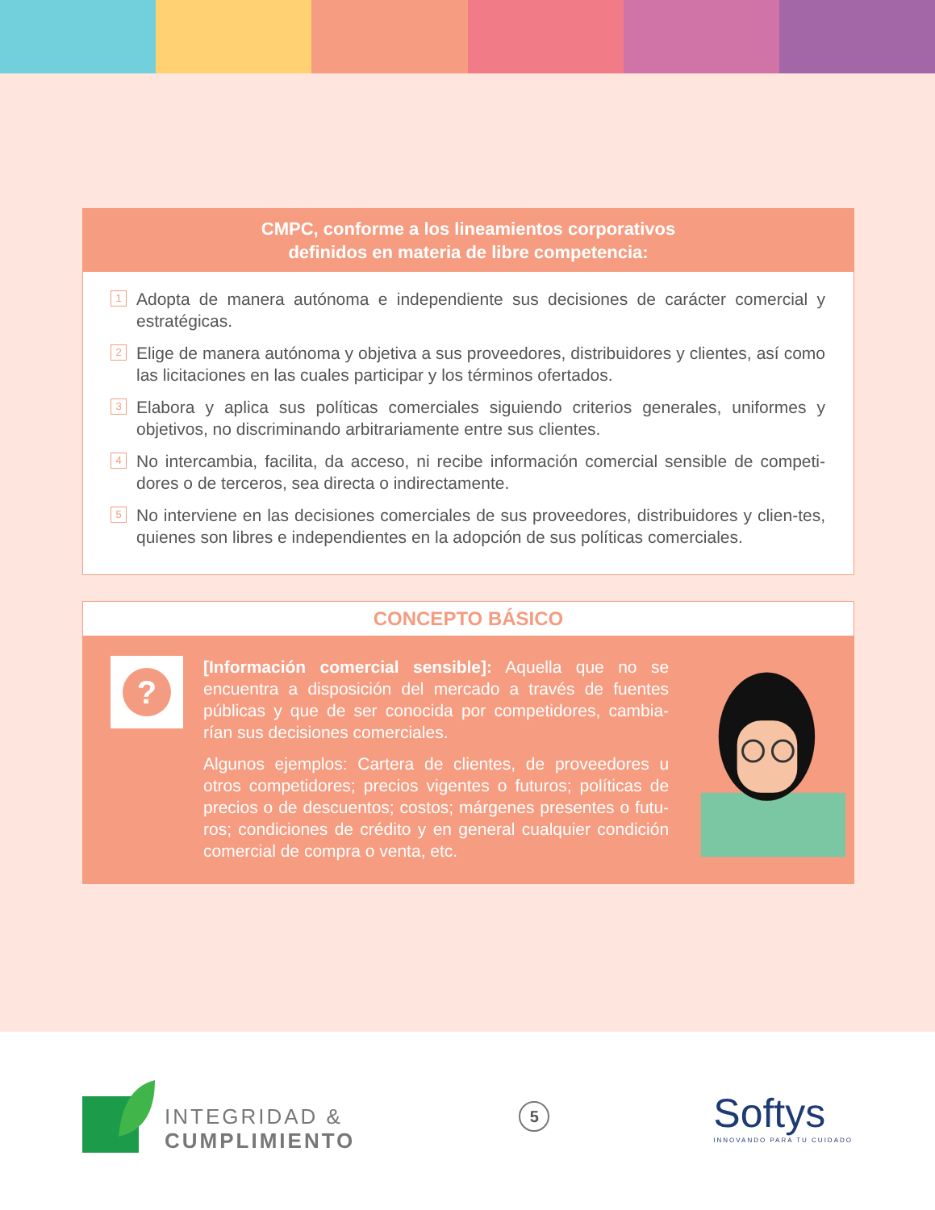CMPC, conforme a los lineamientos corporativos
definidos en materia de libre competencia:
1 Adopta de manera autónoma e independiente sus decisiones de carácter comercial y estratégicas.
2 Elige de manera autónoma y objetiva a sus proveedores, distribuidores y clientes, así como las licitaciones en las cuales participar y los términos ofertados.
3 Elabora y aplica sus políticas comerciales siguiendo criterios generales, uniformes y objetivos, no discriminando arbitrariamente entre sus clientes.
4 No intercambia, facilita, da acceso, ni recibe información comercial sensible de competi-dores o de terceros, sea directa o indirectamente.
5 No interviene en las decisiones comerciales de sus proveedores, distribuidores y clien-tes, quienes son libres e independientes en la adopción de sus políticas comerciales.
CONCEPTO BÁSICO
?
[Información comercial sensible]: Aquella que no se encuentra a disposición del mercado a través de fuentes públicas y que de ser conocida por competidores, cambia-rían sus decisiones comerciales.
Algunos ejemplos: Cartera de clientes, de proveedores u otros competidores; precios vigentes o futuros; políticas de precios o de descuentos; costos; márgenes presentes o futu-ros; condiciones de crédito y en general cualquier condición comercial de compra o venta, etc.
INTEGRIDAD &
CUMPLIMIENTO
5
Softys
INNOVANDO PARA TU CUIDADO